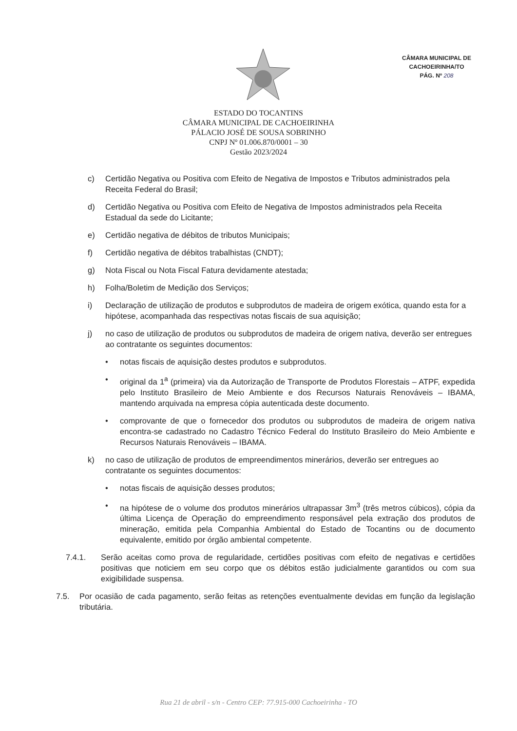CÂMARA MUNICIPAL DE
CACHOEIRINHA/TO
PÁG. Nº 208
ESTADO DO TOCANTINS
CÂMARA MUNICIPAL DE CACHOEIRINHA
PÁLACIO JOSÉ DE SOUSA SOBRINHO
CNPJ Nº 01.006.870/0001 – 30
Gestão 2023/2024
c) Certidão Negativa ou Positiva com Efeito de Negativa de Impostos e Tributos administrados pela Receita Federal do Brasil;
d) Certidão Negativa ou Positiva com Efeito de Negativa de Impostos administrados pela Receita Estadual da sede do Licitante;
e) Certidão negativa de débitos de tributos Municipais;
f) Certidão negativa de débitos trabalhistas (CNDT);
g) Nota Fiscal ou Nota Fiscal Fatura devidamente atestada;
h) Folha/Boletim de Medição dos Serviços;
i) Declaração de utilização de produtos e subprodutos de madeira de origem exótica, quando esta for a hipótese, acompanhada das respectivas notas fiscais de sua aquisição;
j) no caso de utilização de produtos ou subprodutos de madeira de origem nativa, deverão ser entregues ao contratante os seguintes documentos:
• notas fiscais de aquisição destes produtos e subprodutos.
• original da 1<sup>a</sup> (primeira) via da Autorização de Transporte de Produtos Florestais – ATPF, expedida pelo Instituto Brasileiro de Meio Ambiente e dos Recursos Naturais Renováveis – IBAMA, mantendo arquivada na empresa cópia autenticada deste documento.
• comprovante de que o fornecedor dos produtos ou subprodutos de madeira de origem nativa encontra-se cadastrado no Cadastro Técnico Federal do Instituto Brasileiro do Meio Ambiente e Recursos Naturais Renováveis – IBAMA.
k) no caso de utilização de produtos de empreendimentos minerários, deverão ser entregues ao contratante os seguintes documentos:
• notas fiscais de aquisição desses produtos;
• na hipótese de o volume dos produtos minerários ultrapassar 3m<sup>3</sup> (três metros cúbicos), cópia da última Licença de Operação do empreendimento responsável pela extração dos produtos de mineração, emitida pela Companhia Ambiental do Estado de Tocantins ou de documento equivalente, emitido por órgão ambiental competente.
7.4.1. Serão aceitas como prova de regularidade, certidões positivas com efeito de negativas e certidões positivas que noticiem em seu corpo que os débitos estão judicialmente garantidos ou com sua exigibilidade suspensa.
7.5. Por ocasião de cada pagamento, serão feitas as retenções eventualmente devidas em função da legislação tributária.
Rua 21 de abril - s/n - Centro CEP: 77.915-000 Cachoeirinha - TO